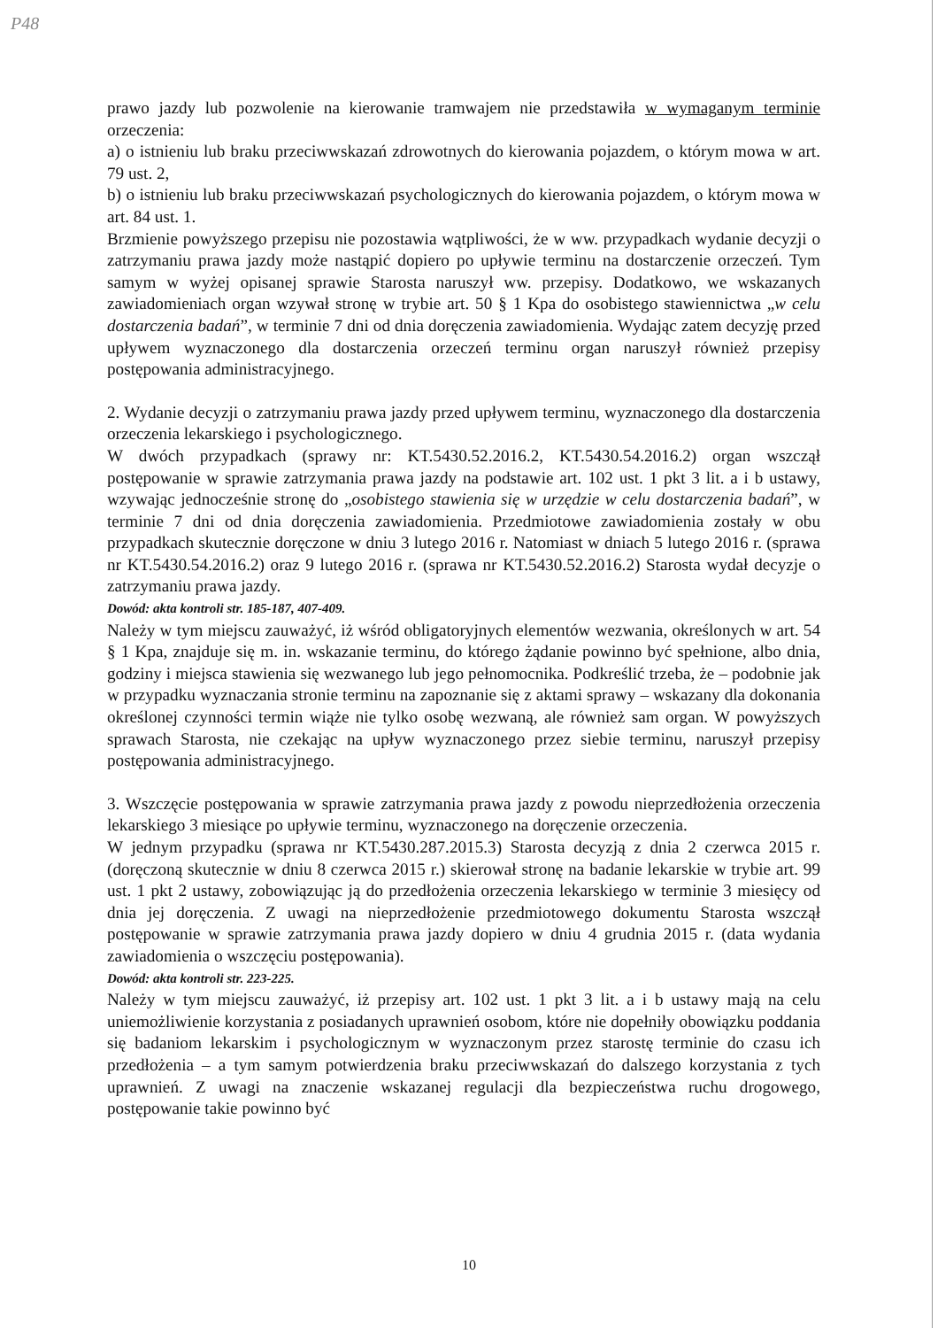P48
prawo jazdy lub pozwolenie na kierowanie tramwajem nie przedstawiła w wymaganym terminie orzeczenia:
a) o istnieniu lub braku przeciwwskazań zdrowotnych do kierowania pojazdem, o którym mowa w art. 79 ust. 2,
b) o istnieniu lub braku przeciwwskazań psychologicznych do kierowania pojazdem, o którym mowa w art. 84 ust. 1.
Brzmienie powyższego przepisu nie pozostawia wątpliwości, że w ww. przypadkach wydanie decyzji o zatrzymaniu prawa jazdy może nastąpić dopiero po upływie terminu na dostarczenie orzeczeń. Tym samym w wyżej opisanej sprawie Starosta naruszył ww. przepisy. Dodatkowo, we wskazanych zawiadomieniach organ wzywał stronę w trybie art. 50 § 1 Kpa do osobistego stawiennictwa „w celu dostarczenia badań”, w terminie 7 dni od dnia doręczenia zawiadomienia. Wydając zatem decyzję przed upływem wyznaczonego dla dostarczenia orzeczeń terminu organ naruszył również przepisy postępowania administracyjnego.
2. Wydanie decyzji o zatrzymaniu prawa jazdy przed upływem terminu, wyznaczonego dla dostarczenia orzeczenia lekarskiego i psychologicznego.
W dwóch przypadkach (sprawy nr: KT.5430.52.2016.2, KT.5430.54.2016.2) organ wszczął postępowanie w sprawie zatrzymania prawa jazdy na podstawie art. 102 ust. 1 pkt 3 lit. a i b ustawy, wzywając jednocześnie stronę do „osobistego stawienia się w urzędzie w celu dostarczenia badań”, w terminie 7 dni od dnia doręczenia zawiadomienia. Przedmiotowe zawiadomienia zostały w obu przypadkach skutecznie doręczone w dniu 3 lutego 2016 r. Natomiast w dniach 5 lutego 2016 r. (sprawa nr KT.5430.54.2016.2) oraz 9 lutego 2016 r. (sprawa nr KT.5430.52.2016.2) Starosta wydał decyzje o zatrzymaniu prawa jazdy.
Dowód: akta kontroli str. 185-187, 407-409.
Należy w tym miejscu zauważyć, iż wśród obligatoryjnych elementów wezwania, określonych w art. 54 § 1 Kpa, znajduje się m. in. wskazanie terminu, do którego żądanie powinno być spełnione, albo dnia, godziny i miejsca stawienia się wezwanego lub jego pełnomocnika. Podkreślić trzeba, że – podobnie jak w przypadku wyznaczania stronie terminu na zapoznanie się z aktami sprawy – wskazany dla dokonania określonej czynności termin wiąże nie tylko osobę wezwaną, ale również sam organ. W powyższych sprawach Starosta, nie czekając na upływ wyznaczonego przez siebie terminu, naruszył przepisy postępowania administracyjnego.
3. Wszczęcie postępowania w sprawie zatrzymania prawa jazdy z powodu nieprzedłożenia orzeczenia lekarskiego 3 miesiące po upływie terminu, wyznaczonego na doręczenie orzeczenia.
W jednym przypadku (sprawa nr KT.5430.287.2015.3) Starosta decyzją z dnia 2 czerwca 2015 r. (doręczoną skutecznie w dniu 8 czerwca 2015 r.) skierował stronę na badanie lekarskie w trybie art. 99 ust. 1 pkt 2 ustawy, zobowiązując ją do przedłożenia orzeczenia lekarskiego w terminie 3 miesięcy od dnia jej doręczenia. Z uwagi na nieprzedłożenie przedmiotowego dokumentu Starosta wszczął postępowanie w sprawie zatrzymania prawa jazdy dopiero w dniu 4 grudnia 2015 r. (data wydania zawiadomienia o wszczęciu postępowania).
Dowód: akta kontroli str. 223-225.
Należy w tym miejscu zauważyć, iż przepisy art. 102 ust. 1 pkt 3 lit. a i b ustawy mają na celu uniemożliwienie korzystania z posiadanych uprawnień osobom, które nie dopełniły obowiązku poddania się badaniom lekarskim i psychologicznym w wyznaczonym przez starostę terminie do czasu ich przedłożenia – a tym samym potwierdzenia braku przeciwwskazań do dalszego korzystania z tych uprawnień. Z uwagi na znaczenie wskazanej regulacji dla bezpieczeństwa ruchu drogowego, postępowanie takie powinno być
10